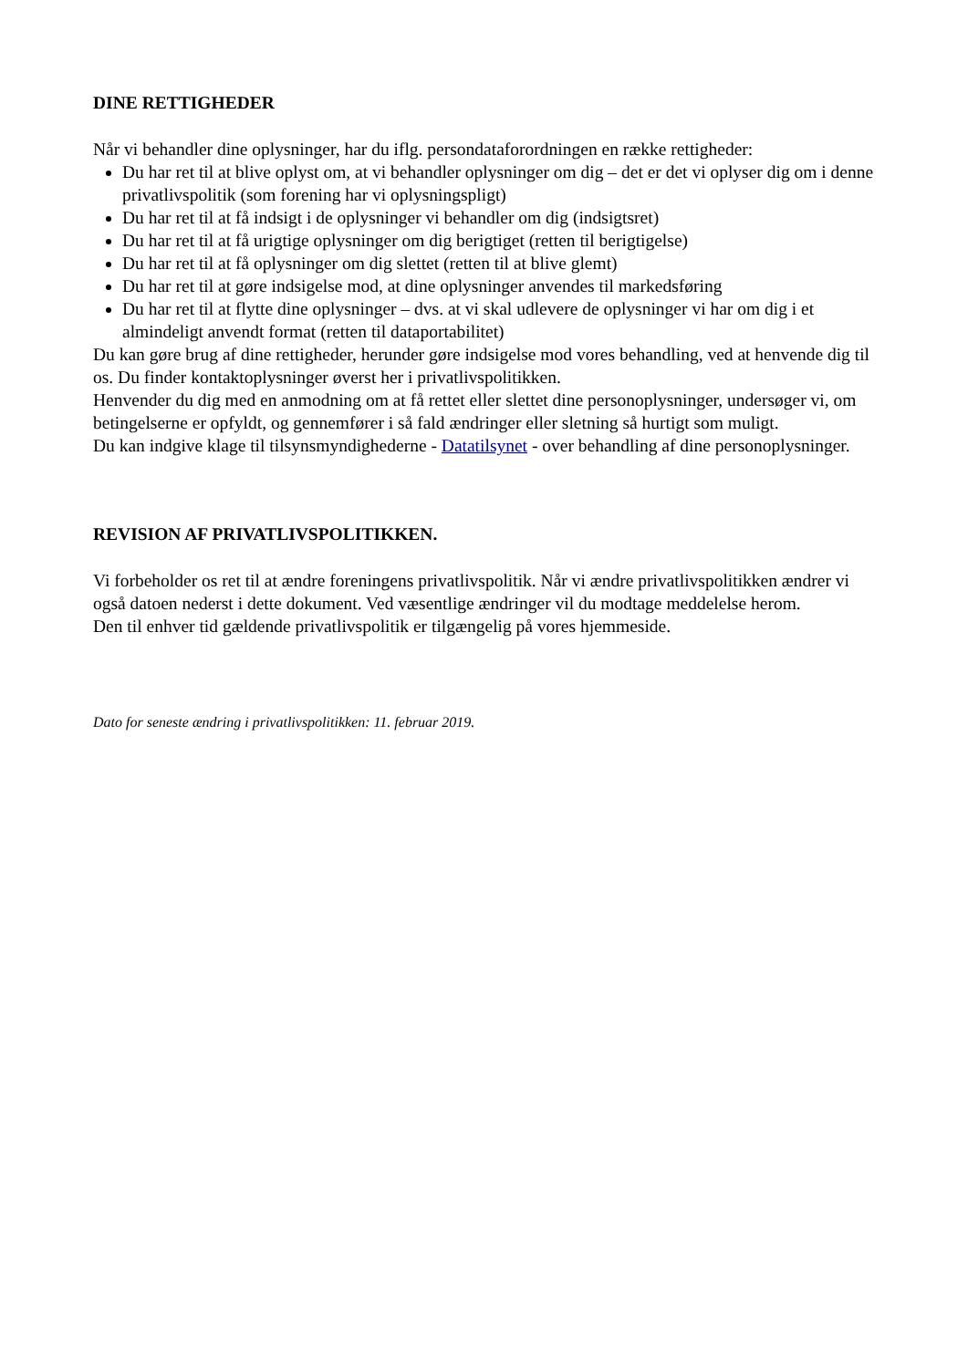DINE RETTIGHEDER
Når vi behandler dine oplysninger, har du iflg. persondataforordningen en række rettigheder:
Du har ret til at blive oplyst om, at vi behandler oplysninger om dig – det er det vi oplyser dig om i denne privatlivspolitik (som forening har vi oplysningspligt)
Du har ret til at få indsigt i de oplysninger vi behandler om dig (indsigtsret)
Du har ret til at få urigtige oplysninger om dig berigtiget (retten til berigtigelse)
Du har ret til at få oplysninger om dig slettet (retten til at blive glemt)
Du har ret til at gøre indsigelse mod, at dine oplysninger anvendes til markedsføring
Du har ret til at flytte dine oplysninger – dvs. at vi skal udlevere de oplysninger vi har om dig i et almindeligt anvendt format (retten til dataportabilitet)
Du kan gøre brug af dine rettigheder, herunder gøre indsigelse mod vores behandling, ved at henvende dig til os. Du finder kontaktoplysninger øverst her i privatlivspolitikken.
Henvender du dig med en anmodning om at få rettet eller slettet dine personoplysninger, undersøger vi, om betingelserne er opfyldt, og gennemfører i så fald ændringer eller sletning så hurtigt som muligt.
Du kan indgive klage til tilsynsmyndighederne - Datatilsynet - over behandling af dine personoplysninger.
REVISION AF PRIVATLIVSPOLITIKKEN.
Vi forbeholder os ret til at ændre foreningens privatlivspolitik. Når vi ændre privatlivspolitikken ændrer vi også datoen nederst i dette dokument. Ved væsentlige ændringer vil du modtage meddelelse herom.
Den til enhver tid gældende privatlivspolitik er tilgængelig på vores hjemmeside.
Dato for seneste ændring i privatlivspolitikken: 11. februar 2019.